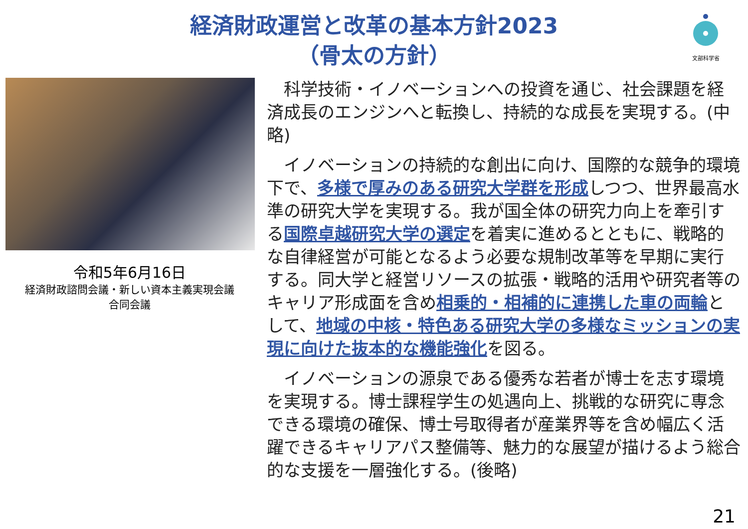文部科学省
経済財政運営と改革の基本方針2023
（骨太の方針）
令和5年6月16日
経済財政諮問会議・新しい資本主義実現会議
合同会議
　科学技術・イノベーションへの投資を通じ、社会課題を経済成長のエンジンへと転換し、持続的な成長を実現する。(中略)
　イノベーションの持続的な創出に向け、国際的な競争的環境下で、多様で厚みのある研究大学群を形成しつつ、世界最高水準の研究大学を実現する。我が国全体の研究力向上を牽引する国際卓越研究大学の選定を着実に進めるとともに、戦略的な自律経営が可能となるよう必要な規制改革等を早期に実行する。同大学と経営リソースの拡張・戦略的活用や研究者等のキャリア形成面を含め相乗的・相補的に連携した車の両輪として、地域の中核・特色ある研究大学の多様なミッションの実現に向けた抜本的な機能強化を図る。
　イノベーションの源泉である優秀な若者が博士を志す環境を実現する。博士課程学生の処遇向上、挑戦的な研究に専念できる環境の確保、博士号取得者が産業界等を含め幅広く活躍できるキャリアパス整備等、魅力的な展望が描けるよう総合的な支援を一層強化する。(後略)
21